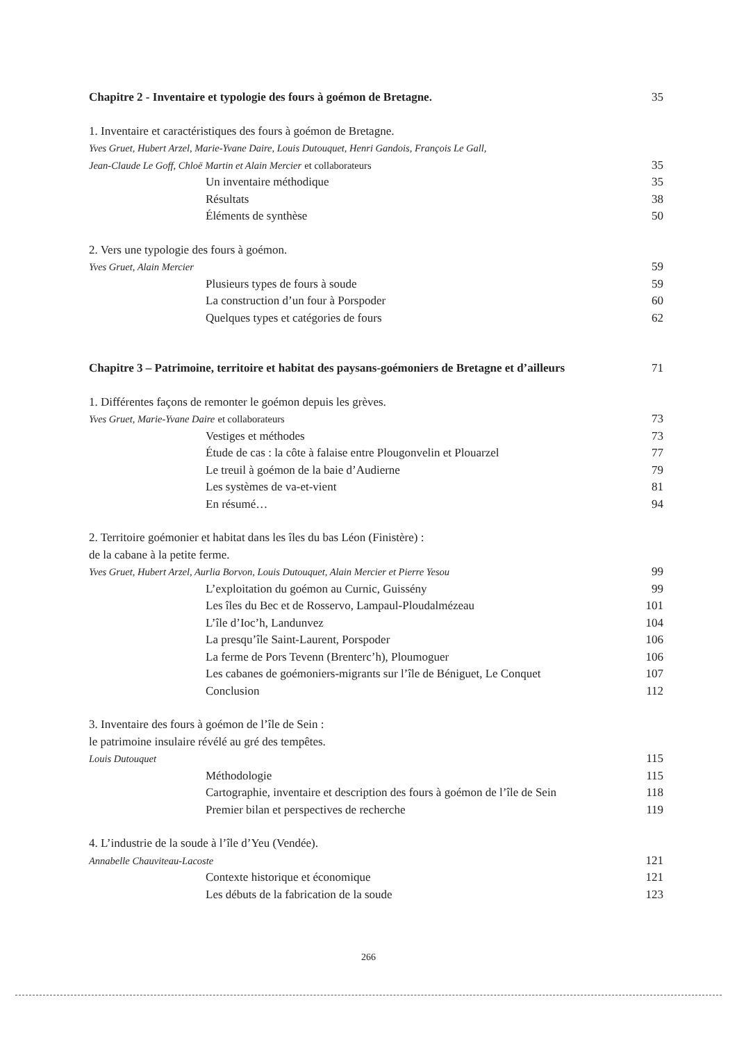Chapitre 2 - Inventaire et typologie des fours à goémon de Bretagne. 35
1. Inventaire et caractéristiques des fours à goémon de Bretagne.
Yves Gruet, Hubert Arzel, Marie-Yvane Daire, Louis Dutouquet, Henri Gandois, François Le Gall,
Jean-Claude Le Goff, Chloë Martin et Alain Mercier et collaborateurs 35
Un inventaire méthodique 35
Résultats 38
Éléments de synthèse 50
2. Vers une typologie des fours à goémon.
Yves Gruet, Alain Mercier 59
Plusieurs types de fours à soude 59
La construction d’un four à Porspoder 60
Quelques types et catégories de fours 62
Chapitre 3 – Patrimoine, territoire et habitat des paysans-goémoniers de Bretagne et d’ailleurs 71
1. Différentes façons de remonter le goémon depuis les grèves.
Yves Gruet, Marie-Yvane Daire et collaborateurs 73
Vestiges et méthodes 73
Étude de cas : la côte à falaise entre Plougonvelin et Plouarzel 77
Le treuil à goémon de la baie d’Audierne 79
Les systèmes de va-et-vient 81
En résumé… 94
2. Territoire goémonier et habitat dans les îles du bas Léon (Finistère) :
de la cabane à la petite ferme.
Yves Gruet, Hubert Arzel, Aurlia Borvon, Louis Dutouquet, Alain Mercier et Pierre Yesou 99
L’exploitation du goémon au Curnic, Guissény 99
Les îles du Bec et de Rosservo, Lampaul-Ploudalmézeau 101
L’île d’Ioc’h, Landunvez 104
La presqu’île Saint-Laurent, Porspoder 106
La ferme de Pors Tevenn (Brenterc’h), Ploumoguer 106
Les cabanes de goémoniers-migrants sur l’île de Béniguet, Le Conquet 107
Conclusion 112
3. Inventaire des fours à goémon de l’île de Sein :
le patrimoine insulaire révélé au gré des tempêtes.
Louis Dutouquet 115
Méthodologie 115
Cartographie, inventaire et description des fours à goémon de l’île de Sein 118
Premier bilan et perspectives de recherche 119
4. L’industrie de la soude à l’île d’Yeu (Vendée).
Annabelle Chauviteau-Lacoste 121
Contexte historique et économique 121
Les débuts de la fabrication de la soude 123
266